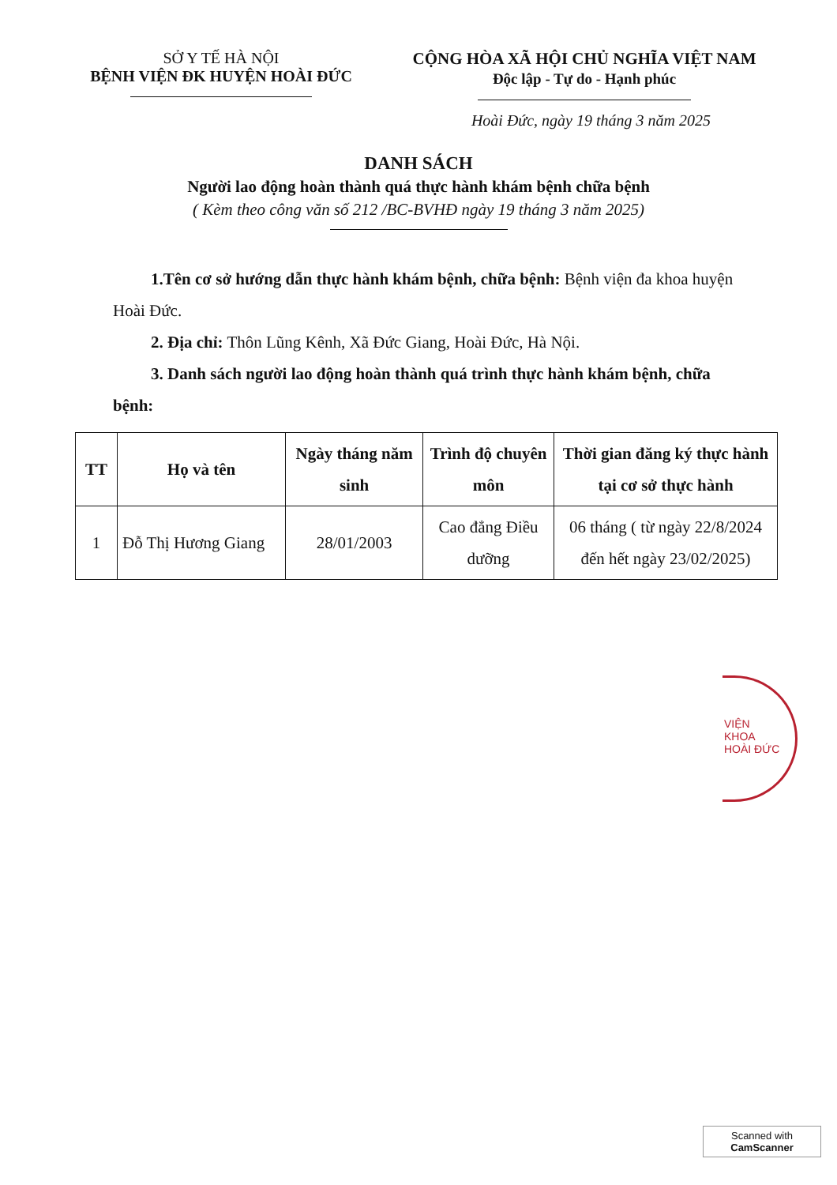SỞ Y TẾ HÀ NỘI
BỆNH VIỆN ĐK HUYỆN HOÀI ĐỨC
CỘNG HÒA XÃ HỘI CHỦ NGHĨA VIỆT NAM
Độc lập - Tự do - Hạnh phúc
Hoài Đức, ngày 19 tháng 3 năm 2025
DANH SÁCH
Người lao động hoàn thành quá thực hành khám bệnh chữa bệnh
( Kèm theo công văn số 212 /BC-BVHĐ ngày 19 tháng 3 năm 2025)
1.Tên cơ sở hướng dẫn thực hành khám bệnh, chữa bệnh: Bệnh viện đa khoa huyện Hoài Đức.
2. Địa chỉ: Thôn Lũng Kênh, Xã Đức Giang, Hoài Đức, Hà Nội.
3. Danh sách người lao động hoàn thành quá trình thực hành khám bệnh, chữa bệnh:
| TT | Họ và tên | Ngày tháng năm sinh | Trình độ chuyên môn | Thời gian đăng ký thực hành tại cơ sở thực hành |
| --- | --- | --- | --- | --- |
| 1 | Đỗ Thị Hương Giang | 28/01/2003 | Cao đẳng Điều dưỡng | 06 tháng ( từ ngày 22/8/2024 đến hết ngày 23/02/2025) |
VIỆN
KHOA
HOÀI ĐỨC
Scanned with
CamScanner